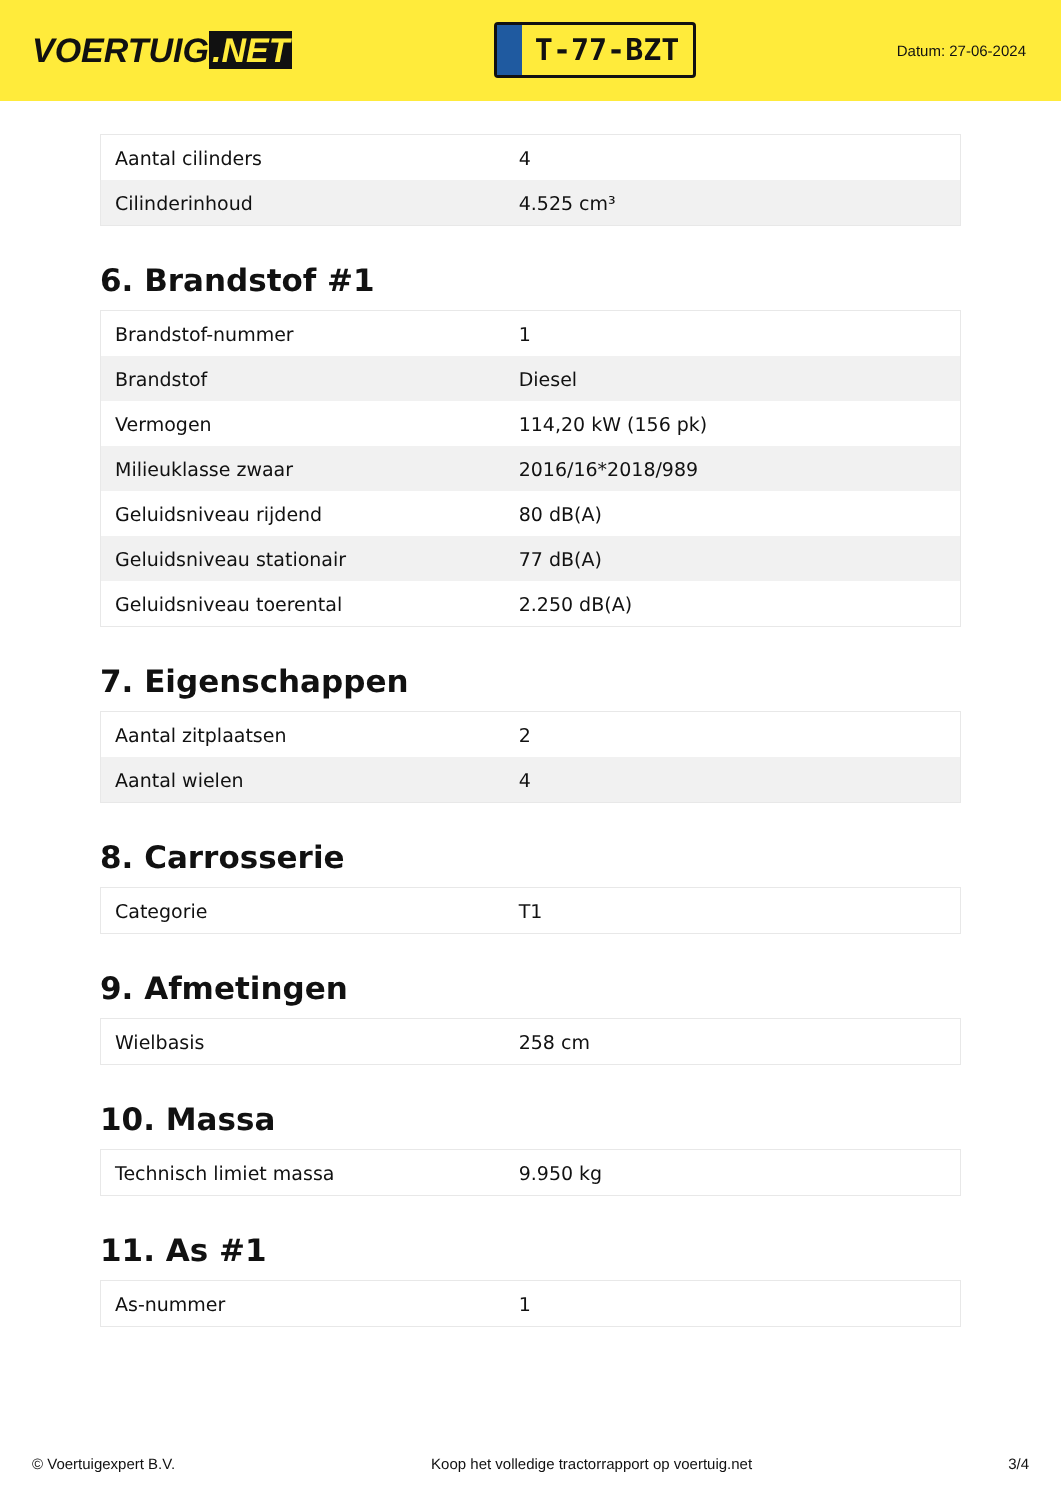VOERTUIG.NET
T-77-BZT
Datum: 27-06-2024
| Aantal cilinders | 4 |
| Cilinderinhoud | 4.525 cm³ |
6. Brandstof #1
| Brandstof-nummer | 1 |
| Brandstof | Diesel |
| Vermogen | 114,20 kW (156 pk) |
| Milieuklasse zwaar | 2016/16*2018/989 |
| Geluidsniveau rijdend | 80 dB(A) |
| Geluidsniveau stationair | 77 dB(A) |
| Geluidsniveau toerental | 2.250 dB(A) |
7. Eigenschappen
| Aantal zitplaatsen | 2 |
| Aantal wielen | 4 |
8. Carrosserie
| Categorie | T1 |
9. Afmetingen
| Wielbasis | 258 cm |
10. Massa
| Technisch limiet massa | 9.950 kg |
11. As #1
| As-nummer | 1 |
© Voertuigexpert B.V. Koop het volledige tractorrapport op voertuig.net 3/4